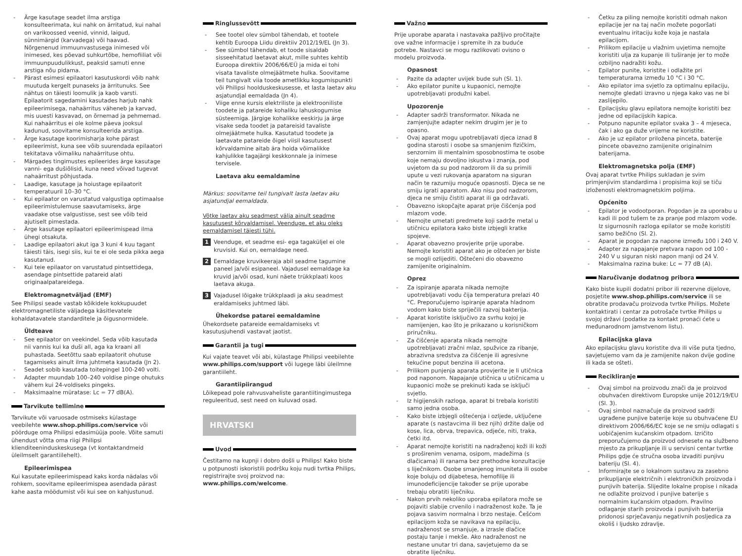- Ärge kasutage seadet ilma arstiga konsulteerimata, kui nahk on ärritatud, kui nahal on varikoossed veenid, vinnid, laigud, sünnimärgid (karvadega) või haavad. Nõrgenenud immuunvastusega inimesed või inimesed, kes põevad suhkurtõbe, hemofiiliat või immuunpuudulikkust, peaksid samuti enne arstiga nõu pidama.
- Pärast esimesi epilaatori kasutuskordi võib nahk muutuda kergelt punaseks ja ärritunuks. See nähtus on täiesti loomulik ja kaob varsti. Epilaatorit sagedamini kasutades harjub nahk epileerimisega, nahaärritus väheneb ja karvad, mis uuesti kasvavad, on õrnemad ja pehmemad. Kui nahaärritus ei ole kolme päeva jooksul kadunud, soovitame konsulteerida arstiga.
- Ärge kasutage koorimisharja kohe pärast epileerimist, kuna see võib suurendada epilaatori tekitatava võimaliku nahaärrituse ohtu.
- Märgades tingimustes epileerides ärge kasutage vanni- ega dušiõlisid, kuna need võivad tugevat nahaärritust põhjustada.
- Laadige, kasutage ja hoiustage epilaatorit temperatuuril 10–30 °C.
- Kui epilaator on varustatud valgustiga optimaalse epileerimistulemuse saavutamiseks, ärge vaadake otse valgustisse, sest see võib teid ajutiselt pimestada.
- Ärge kasutage epilaatori epileerimispead ilma ühegi otsakuta.
- Laadige epilaatori akut iga 3 kuni 4 kuu tagant täiesti täis, isegi siis, kui te ei ole seda pikka aega kasutanud.
- Kui teie epilaator on varustatud pintsettidega, asendage pintsettide patareid alati originaalpatareidega.
Elektromagnetväljad (EMF)
See Philipsi seade vastab kõikidele kokkupuudet elektromagnetiliste väljadega käsitlevatele kohaldatavatele standarditele ja õigusnormidele.
Üldteave
- See epilaator on veekindel. Seda võib kasutada nii vannis kui ka duši all, aga ka kraani all puhastada. Seetõttu saab epilaatorit ohutuse tagamiseks ainult ilma juhtmeta kasutada (Jn 2).
- Seadet sobib kasutada toitepingel 100-240 volti.
- Adapter muundab 100–240 voldise pinge ohutuks vähem kui 24-voldiseks pingeks.
- Maksimaalne müratase: Lc = 77 dB(A).
Tarvikute tellimine
Tarvikute või varuosade ostmiseks külastage veebilehte www.shop.philips.com/service või pöörduge oma Philipsi edasimüüja poole. Võite samuti ühendust võtta oma riigi Philipsi klienditeeninduskeskusega (vt kontaktandmeid üleilmselt garantiilehelt).
Epileerimispea
Kui kasutate epileerimispead kaks korda nädalas või rohkem, soovitame epileerimispea asendada pärast kahe aasta möödumist või kui see on kahjustunud.
Ringlussevõtt
- See tootel olev sümbol tähendab, et tootele kehtib Euroopa Liidu direktiiv 2012/19/EL (Jn 3).
- See sümbol tähendab, et toode sisaldab sisseehitatud laetavat akut, mille suhtes kehtib Euroopa direktiiv 2006/66/EÜ ja mida ei tohi visata tavaliste olmejäätmete hulka. Soovitame teil tungivalt viia toode ametlikku kogumispunkti või Philipsi hoolduskeskusesse, et lasta laetav aku asjatundjal eemaldada (Jn 4).
- Viige enne kursis elektriliste ja elektrooniliste toodete ja patareide kohaliku lahuskogumise süsteemiga. Järgige kohalikke eeskirju ja ärge visake seda toodet ja patareisid tavaliste olmejäätmete hulka. Kasutatud toodete ja laetavate patareide õigel viisil kasutusest kõrvaldamine aitab ära hoida võimalikke kahjulikke tagajärgi keskkonnale ja inimese tervisele.
Laetava aku eemaldamine
Märkus: soovitame teil tungivalt lasta laetav aku asjatundjal eemaldada.
Võtke laetav aku seadmest välja ainult seadme kasutusest kõrvaldamisel. Veenduge, et aku oleks eemaldamisel täiesti tühi.
1 Veenduge, et seadme esi- ega tagaküljel ei ole kruvisid. Kui on, eemaldage need.
2 Eemaldage kruvikeeraja abil seadme tagumine paneel ja/või esipaneel. Vajadusel eemaldage ka kruvid ja/või osad, kuni näete trükkplaati koos laetava akuga.
3 Vajadusel lõigake trükkplaadi ja aku seadmest eraldamiseks juhtmed läbi.
Ühekordse patarei eemaldamine
Ühekordsete patareide eemaldamiseks vt kasutusjuhendi vastavat jaotist.
Garantii ja tugi
Kui vajate teavet või abi, külastage Philipsi veebilehte www.philips.com/support või lugege läbi üleilmne garantiileht.
Garantiipiirangud
Lõikepead pole rahvusvaheliste garantiitingimustega reguleeritud, sest need on kuluvad osad.
HRVATSKI
Uvod
Čestitamo na kupnji i dobro došli u Philips! Kako biste u potpunosti iskoristili podršku koju nudi tvrtka Philips, registrirajte svoj proizvod na: www.philips.com/welcome.
Važno
Prije uporabe aparata i nastavaka pažljivo pročitajte ove važne informacije i spremite ih za buduće potrebe. Nastavci se mogu razlikovati ovisno o modelu proizvoda.
Opasnost
- Pazite da adapter uvijek bude suh (Sl. 1).
- Ako epilator punite u kupaonici, nemojte upotrebljavati produžni kabel.
Upozorenje
- Adapter sadrži transformator. Nikada ne zamjenjujte adapter nekim drugim jer je to opasno.
- Ovaj aparat mogu upotrebljavati djeca iznad 8 godina starosti i osobe sa smanjenim fizičkim, senzornim ili mentalnim sposobnostima te osobe koje nemaju dovoljno iskustva i znanja, pod uvjetom da su pod nadzorom ili da su primili upute u vezi rukovanja aparatom na siguran način te razumiju moguće opasnosti. Djeca se ne smiju igrati aparatom. Ako nisu pod nadzorom, djeca ne smiju čistiti aparat ili ga održavati.
- Obavezno iskopčajte aparat prije čišćenja pod mlazom vode.
- Nemojte umetati predmete koji sadrže metal u utičnicu epilatora kako biste izbjegli kratke spojeve.
- Aparat obavezno provjerite prije uporabe. Nemojte koristiti aparat ako je oštećen jer biste se mogli ozlijediti. Oštećeni dio obavezno zamijenite originalnim.
Oprez
- Za ispiranje aparata nikada nemojte upotrebljavati vodu čija temperatura prelazi 40 °C. Preporučujemo ispiranje aparata hladnom vodom kako biste spriječili razvoj bakterija.
- Aparat koristite isključivo za svrhu kojoj je namijenjen, kao što je prikazano u korisničkom priručniku.
- Za čišćenje aparata nikada nemojte upotrebljavati zračni mlaz, spužvice za ribanje, abrazivna sredstva za čišćenje ili agresivne tekućine poput benzina ili acetona.
- Prilikom punjenja aparata provjerite je li utičnica pod naponom. Napajanje utičnica u utičnicama u kupaonici može se prekinuti kada se isključi svjetlo.
- Iz higijenskih razloga, aparat bi trebala koristiti samo jedna osoba.
- Kako biste izbjegli oštećenja i ozljede, uključene aparate (s nastavcima ili bez njih) držite dalje od kose, lica, obrva, trepavica, odjeće, niti, traka, četki itd.
- Aparat nemojte koristiti na nadraženoj koži ili koži s proširenim venama, osipom, madežima (s dlačicama) ili ranama bez prethodne konzultacije s liječnikom. Osobe smanjenog imuniteta ili osobe koje boluju od dijabetesa, hemofilije ili imunodeficijencije također se prije uporabe trebaju obratiti liječniku.
- Nakon prvih nekoliko uporaba epilatora može se pojaviti slabije crvenilo i nadraženost kože. Ta je pojava sasvim normalna i brzo nestaje. Češćom epilacijom koža se navikava na epilaciju, nadraženost se smanjuje, a izrasle dlačice postaju tanje i mekše. Ako nadraženost ne nestane unutar tri dana, savjetujemo da se obratite liječniku.
- Četku za piling nemojte koristiti odmah nakon epilacije jer na taj način možete pogoršati eventualnu iritaciju kože koja je nastala epilacijom.
- Prilikom epilacije u vlažnim uvjetima nemojte koristiti ulja za kupanje ili tuširanje jer to može ozbiljno nadražiti kožu.
- Epilator punite, koristite i odlažite pri temperaturama između 10 °C i 30 °C.
- Ako epilator ima svjetlo za optimalnu epilaciju, nemojte gledati izravno u njega kako vas ne bi zaslijepilo.
- Epilacijsku glavu epilatora nemojte koristiti bez jedne od epilacijskih kapica.
- Potpuno napunite epilator svaka 3 – 4 mjeseca, čak i ako ga duže vrijeme ne koristite.
- Ako je uz epilator priložena pinceta, baterije pincete obavezno zamijenite originalnim baterijama.
Elektromagnetska polja (EMF)
Ovaj aparat tvrtke Philips sukladan je svim primjenjivim standardima i propisima koji se tiču izloženosti elektromagnetskim poljima.
Općenito
- Epilator je vodootporan. Pogodan je za uporabu u kadi ili pod tušem te za pranje pod mlazom vode. Iz sigurnosnih razloga epilator se može koristiti samo bežično (Sl. 2).
- Aparat je pogodan za napone između 100 i 240 V.
- Adapter za napajanje pretvara napon od 100 - 240 V u siguran niski napon manji od 24 V.
- Maksimalna razina buke: Lc = 77 dB (A).
Naručivanje dodatnog pribora
Kako biste kupili dodatni pribor ili rezervne dijelove, posjetite www.shop.philips.com/service ili se obratite prodavaču proizvoda tvrtke Philips. Možete kontaktirati i centar za potrošače tvrtke Philips u svojoj državi (podatke za kontakt pronaći ćete u međunarodnom jamstvenom listu).
Epilacijska glava
Ako epilacijsku glavu koristite dva ili više puta tjedno, savjetujemo vam da je zamijenite nakon dvije godine ili kada se ošteti.
Recikliranje
- Ovaj simbol na proizvodu znači da je proizvod obuhvaćen direktivom Europske unije 2012/19/EU (Sl. 3).
- Ovaj simbol naznačuje da proizvod sadrži ugrađene punjive baterije koje su obuhvaćene EU direktivom 2006/66/EC koje se ne smiju odlagati s uobičajenim kućanskim otpadom. Izričito preporučujemo da proizvod odnesete na službeno mjesto za prikupljanje ili u servisni centar tvrtke Philips gdje će stručna osoba izvaditi punjivu bateriju (Sl. 4).
- Informirajte se o lokalnom sustavu za zasebno prikupljanje električnih i elektroničkih proizvoda i punjivih baterija. Slijedite lokalne propise i nikada ne odlažite proizvod i punjive baterije s normalnim kućanskim otpadom. Pravilno odlaganje starih proizvoda i punjivih baterija pridonosi sprječavanju negativnih posljedica za okoliš i ljudsko zdravlje.